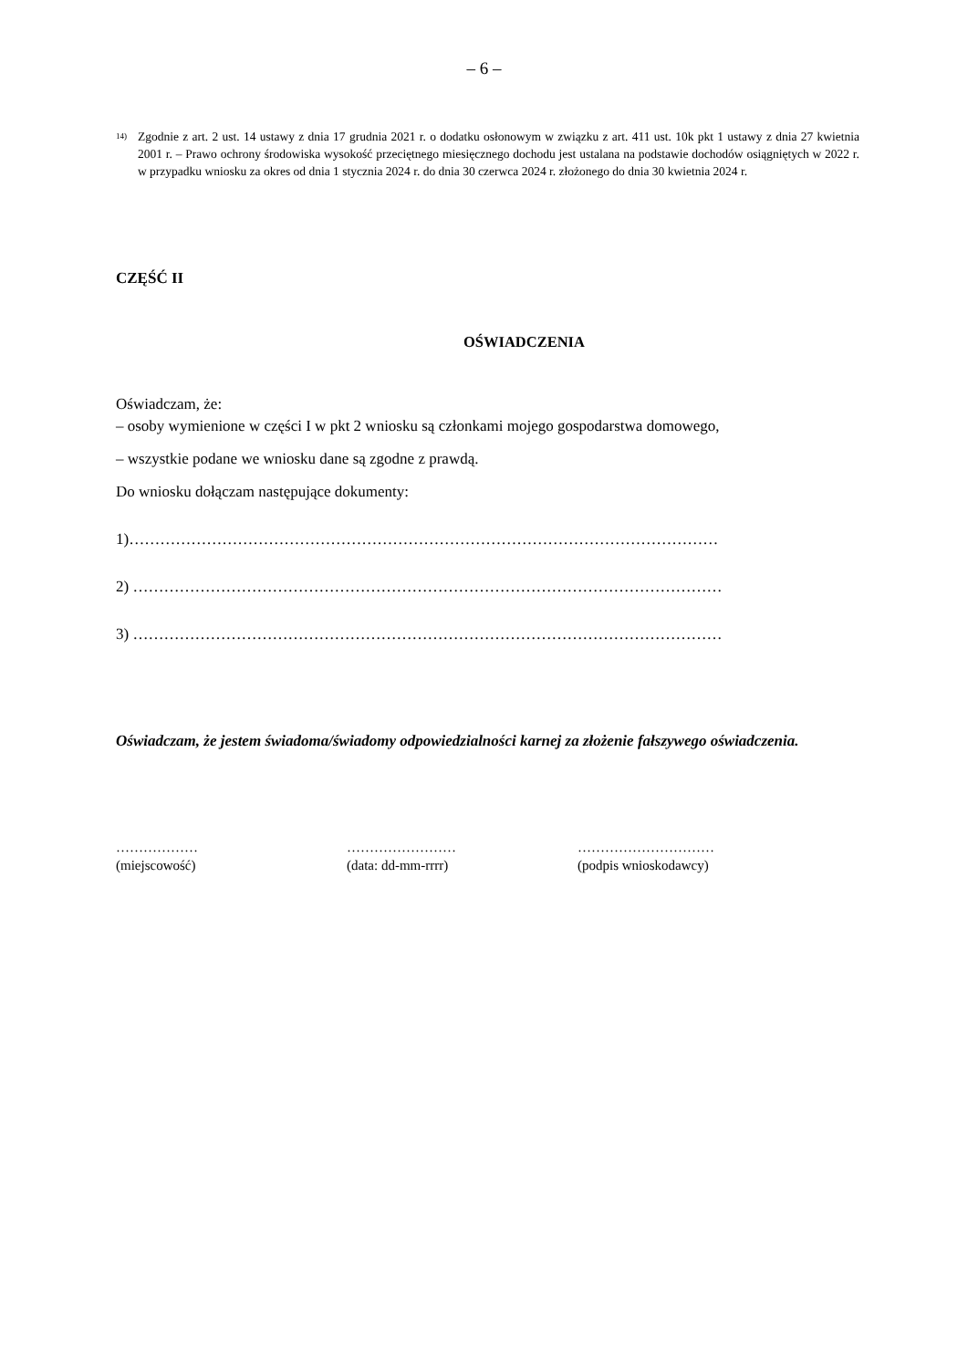– 6 –
<sup>14)</sup> Zgodnie z art. 2 ust. 14 ustawy z dnia 17 grudnia 2021 r. o dodatku osłonowym w związku z art. 411 ust. 10k pkt 1 ustawy z dnia 27 kwietnia 2001 r. – Prawo ochrony środowiska wysokość przeciętnego miesięcznego dochodu jest ustalana na podstawie dochodów osiągniętych w 2022 r. w przypadku wniosku za okres od dnia 1 stycznia 2024 r. do dnia 30 czerwca 2024 r. złożonego do dnia 30 kwietnia 2024 r.
CZĘŚĆ II
OŚWIADCZENIA
Oświadczam, że:
– osoby wymienione w części I w pkt 2 wniosku są członkami mojego gospodarstwa domowego,
– wszystkie podane we wniosku dane są zgodne z prawdą.
Do wniosku dołączam następujące dokumenty:
1)……………………………………………………………………………………………………
2) ……………………………………………………………………………………………………
3) ……………………………………………………………………………………………………
Oświadczam, że jestem świadoma/świadomy odpowiedzialności karnej za złożenie fałszywego oświadczenia.
………………
(miejscowość)
……………………
(data: dd-mm-rrrr)
…………………………
(podpis wnioskodawcy)